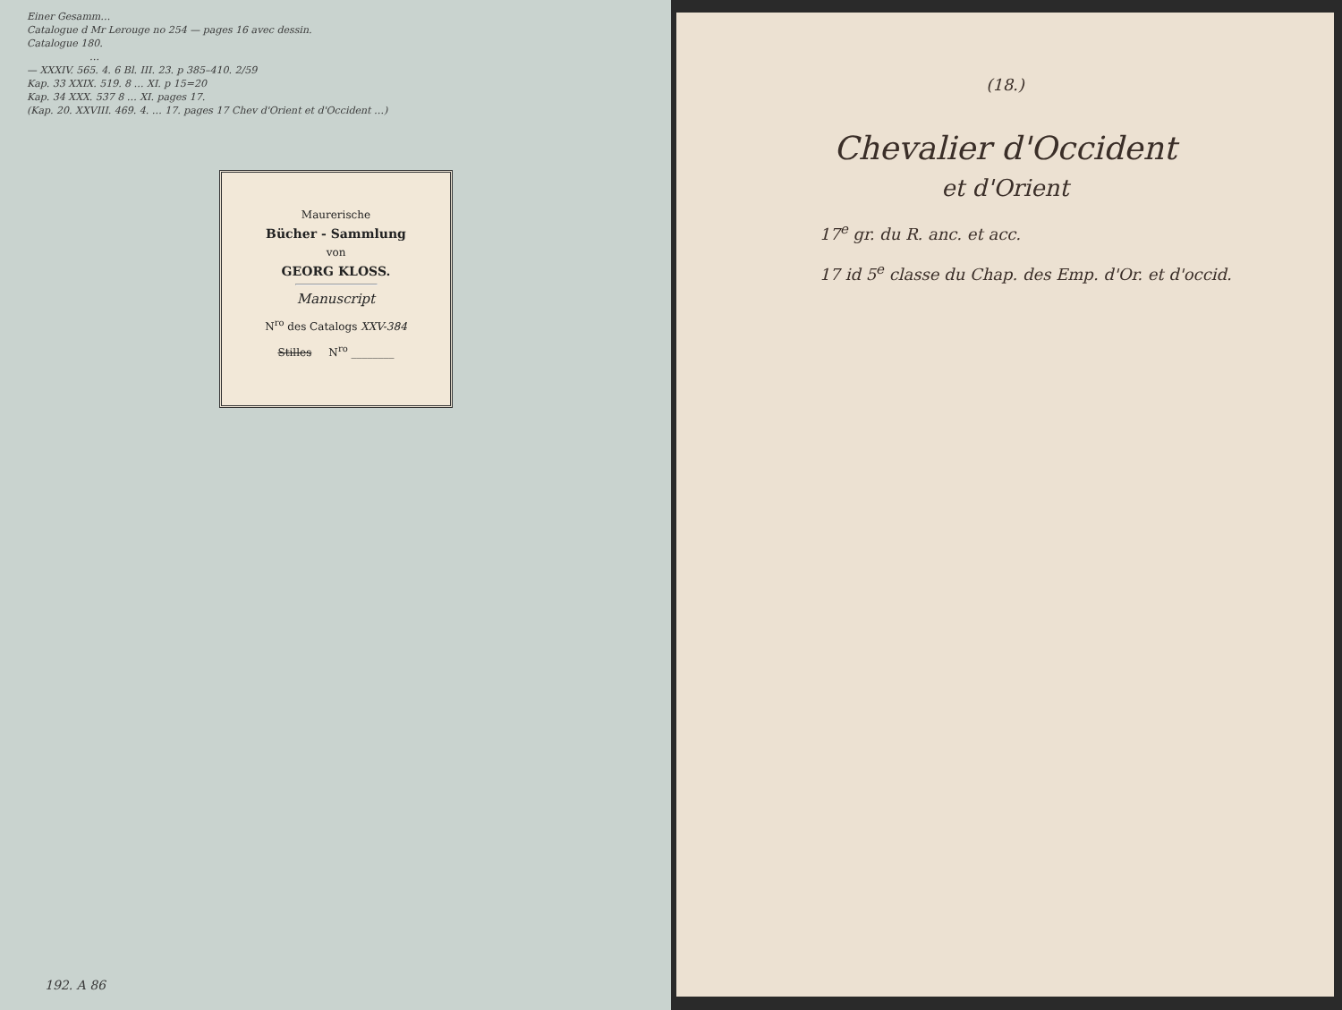Einer Gesamm…
Catalogue d Mr Lerouge no 254 — pages 16 avec dessin.
Catalogue 180.
…
— XXXIV. 565. 4. 6 Bl. III. 23. p 385–410. 2/59
Kap. 33 XXIX. 519. 8 … XI. p 15=20
Kap. 34 XXX. 537 8 … XI. pages 17.
(Kap. 20. XXVIII. 469. 4. … 17. pages 17 Chev d'Orient et d'Occident …)
Maurerische
Bücher - Sammlung
von
GEORG KLOSS.
Manuscript
N<sup>ro</sup> des Catalogs XXV-384
Stilles N<sup>ro</sup> ________
192. A 86
(18.)
Chevalier d'Occident
et d'Orient
17<sup>e</sup> gr. du R. anc. et acc.
17 id 5<sup>e</sup> classe du Chap. des Emp. d'Or. et d'occid.